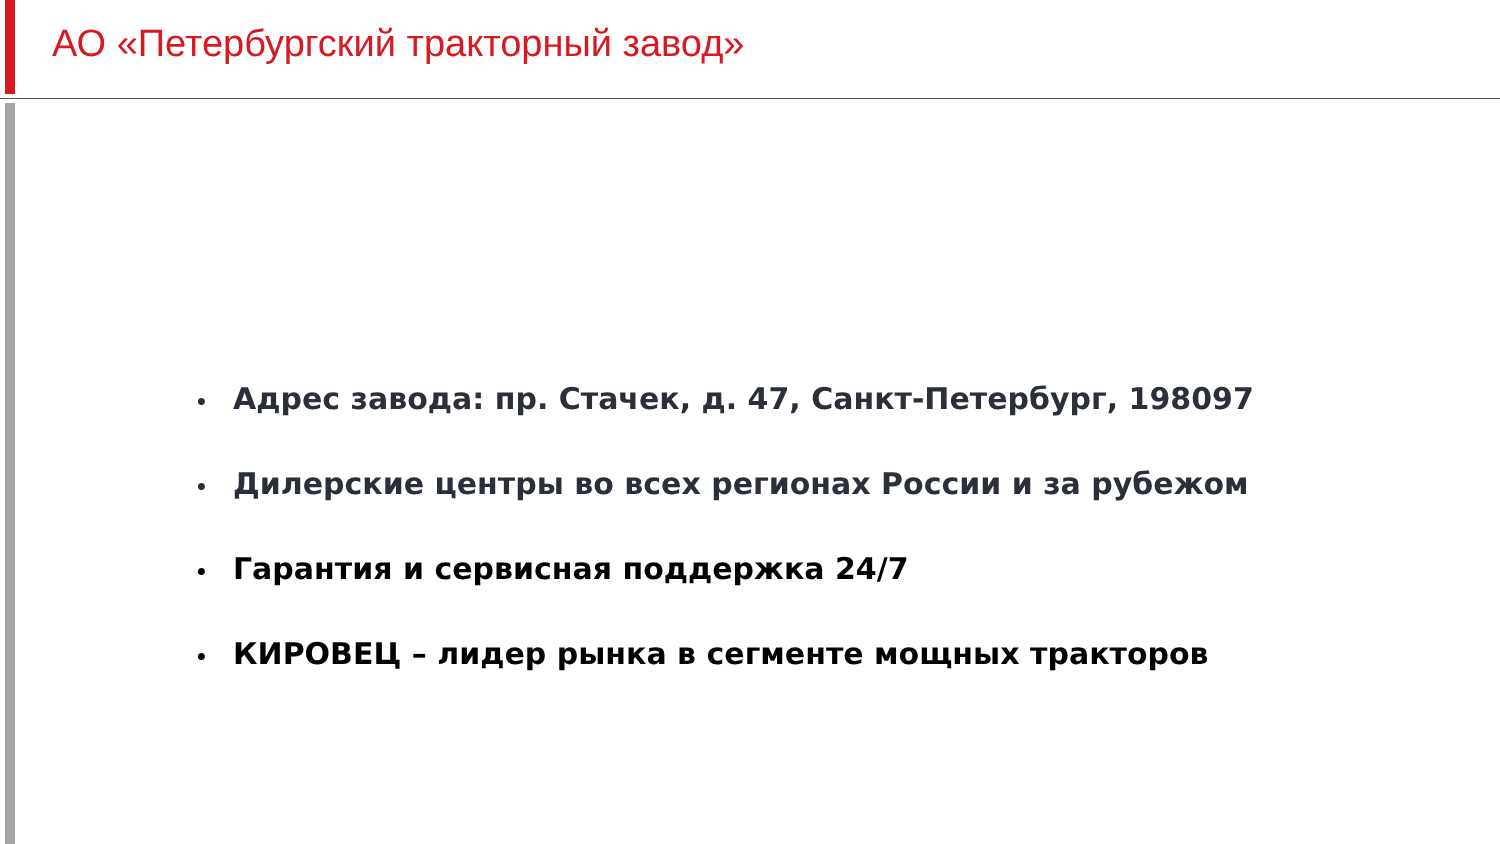АО «Петербургский тракторный завод»
• Адрес завода: пр. Стачек, д. 47, Санкт-Петербург, 198097
• Дилерские центры во всех регионах России и за рубежом
• Гарантия и сервисная поддержка 24/7
• КИРОВЕЦ – лидер рынка в сегменте мощных тракторов